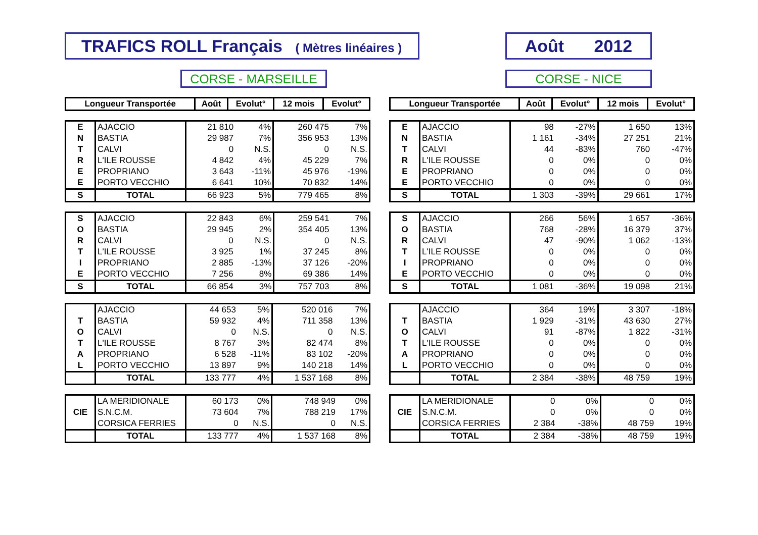TRAFICS ROLL Français ( Mètres linéaires )
Août 2012
CORSE - MARSEILLE CORSE - NICE
| Longueur Transportée | Août | Evolut° | 12 mois | Evolut° |
| --- | --- | --- | --- | --- |
| E | AJACCIO | 21 810 | 4% | 260 475 | 7% |
| N | BASTIA | 29 987 | 7% | 356 953 | 13% |
| T | CALVI | 0 | N.S. | 0 | N.S. |
| R | L'ILE ROUSSE | 4 842 | 4% | 45 229 | 7% |
| E | PROPRIANO | 3 643 | -11% | 45 976 | -19% |
| E | PORTO VECCHIO | 6 641 | 10% | 70 832 | 14% |
| S | TOTAL | 66 923 | 5% | 779 465 | 8% |
| S | AJACCIO | 22 843 | 6% | 259 541 | 7% |
| O | BASTIA | 29 945 | 2% | 354 405 | 13% |
| R | CALVI | 0 | N.S. | 0 | N.S. |
| T | L'ILE ROUSSE | 3 925 | 1% | 37 245 | 8% |
| I | PROPRIANO | 2 885 | -13% | 37 126 | -20% |
| E | PORTO VECCHIO | 7 256 | 8% | 69 386 | 14% |
| S | TOTAL | 66 854 | 3% | 757 703 | 8% |
| | AJACCIO | 44 653 | 5% | 520 016 | 7% |
| T | BASTIA | 59 932 | 4% | 711 358 | 13% |
| O | CALVI | 0 | N.S. | 0 | N.S. |
| T | L'ILE ROUSSE | 8 767 | 3% | 82 474 | 8% |
| A | PROPRIANO | 6 528 | -11% | 83 102 | -20% |
| L | PORTO VECCHIO | 13 897 | 9% | 140 218 | 14% |
| | TOTAL | 133 777 | 4% | 1 537 168 | 8% |
| | LA MERIDIONALE | 60 173 | 0% | 748 949 | 0% |
| CIE | S.N.C.M. | 73 604 | 7% | 788 219 | 17% |
| | CORSICA FERRIES | 0 | N.S. | 0 | N.S. |
| | TOTAL | 133 777 | 4% | 1 537 168 | 8% |
| Longueur Transportée | Août | Evolut° | 12 mois | Evolut° |
| --- | --- | --- | --- | --- |
| E | AJACCIO | 98 | -27% | 1 650 | 13% |
| N | BASTIA | 1 161 | -34% | 27 251 | 21% |
| T | CALVI | 44 | -83% | 760 | -47% |
| R | L'ILE ROUSSE | 0 | 0% | 0 | 0% |
| E | PROPRIANO | 0 | 0% | 0 | 0% |
| E | PORTO VECCHIO | 0 | 0% | 0 | 0% |
| S | TOTAL | 1 303 | -39% | 29 661 | 17% |
| S | AJACCIO | 266 | 56% | 1 657 | -36% |
| O | BASTIA | 768 | -28% | 16 379 | 37% |
| R | CALVI | 47 | -90% | 1 062 | -13% |
| T | L'ILE ROUSSE | 0 | 0% | 0 | 0% |
| I | PROPRIANO | 0 | 0% | 0 | 0% |
| E | PORTO VECCHIO | 0 | 0% | 0 | 0% |
| S | TOTAL | 1 081 | -36% | 19 098 | 21% |
| | AJACCIO | 364 | 19% | 3 307 | -18% |
| T | BASTIA | 1 929 | -31% | 43 630 | 27% |
| O | CALVI | 91 | -87% | 1 822 | -31% |
| T | L'ILE ROUSSE | 0 | 0% | 0 | 0% |
| A | PROPRIANO | 0 | 0% | 0 | 0% |
| L | PORTO VECCHIO | 0 | 0% | 0 | 0% |
| | TOTAL | 2 384 | -38% | 48 759 | 19% |
| | LA MERIDIONALE | 0 | 0% | 0 | 0% |
| CIE | S.N.C.M. | 0 | 0% | 0 | 0% |
| | CORSICA FERRIES | 2 384 | -38% | 48 759 | 19% |
| | TOTAL | 2 384 | -38% | 48 759 | 19% |